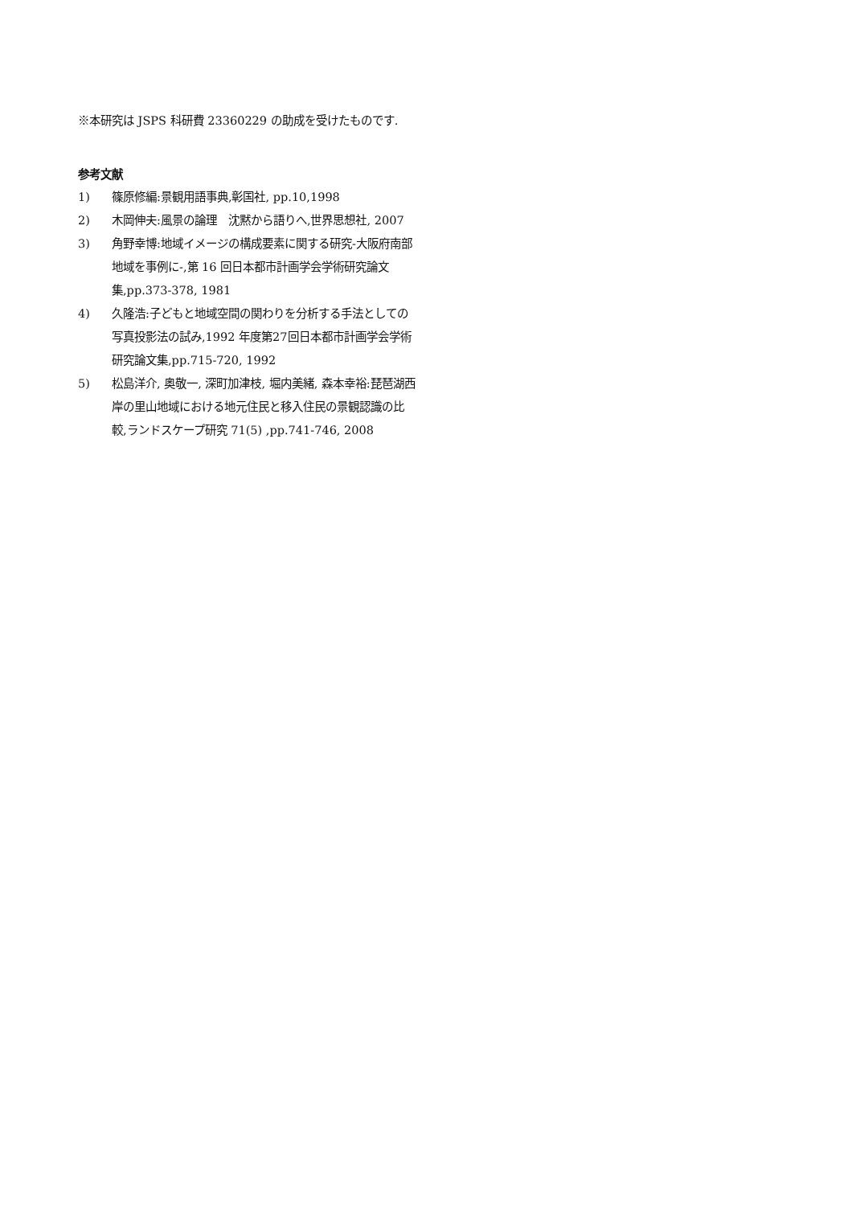※本研究は JSPS 科研費 23360229 の助成を受けたものです.
参考文献
1) 篠原修編:景観用語事典,彰国社, pp.10,1998
2) 木岡伸夫:風景の論理　沈黙から語りへ,世界思想社, 2007
3) 角野幸博:地域イメージの構成要素に関する研究-大阪府南部地域を事例に-,第 16 回日本都市計画学会学術研究論文集,pp.373-378, 1981
4) 久隆浩:子どもと地域空間の関わりを分析する手法としての写真投影法の試み,1992 年度第27回日本都市計画学会学術研究論文集,pp.715-720, 1992
5) 松島洋介, 奥敬一, 深町加津枝, 堀内美緒, 森本幸裕:琵琶湖西岸の里山地域における地元住民と移入住民の景観認識の比較,ランドスケープ研究 71(5) ,pp.741-746, 2008